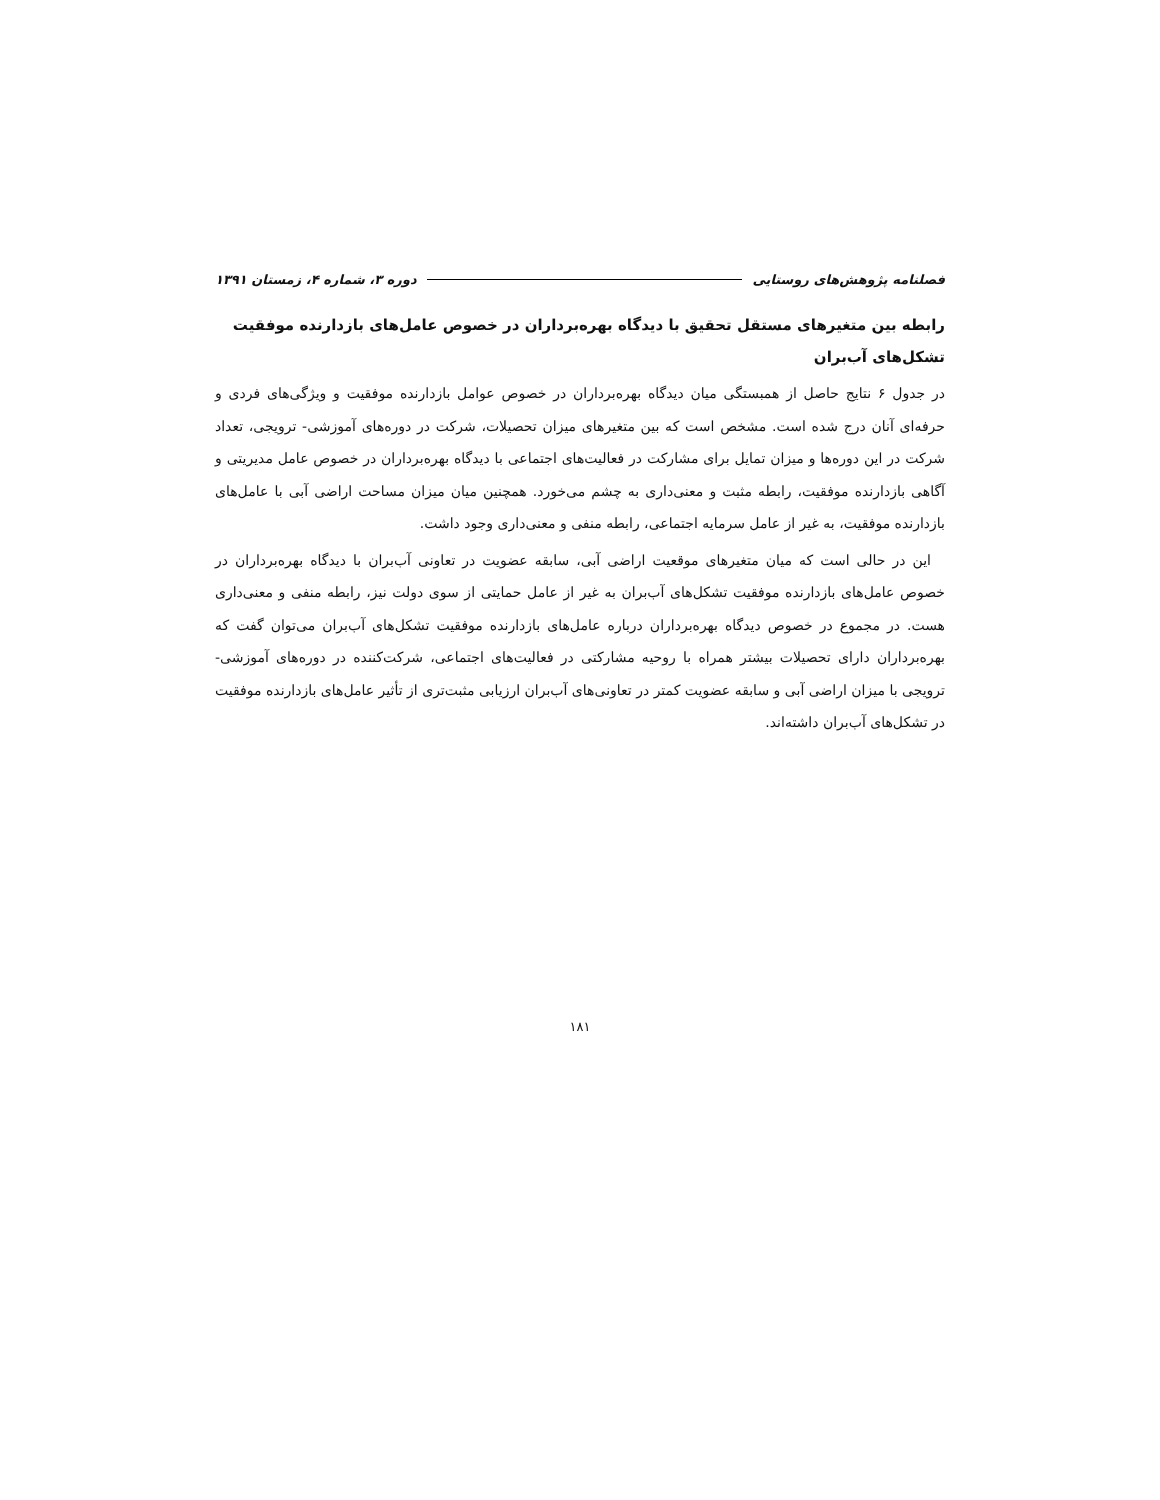فصلنامه پژوهش‌های روستایی دوره ۳، شماره ۴، زمستان ۱۳۹۱
رابطه بین متغیرهای مستقل تحقیق با دیدگاه بهره‌برداران در خصوص عامل‌های بازدارنده موفقیت تشکل‌های آب‌بران
در جدول ۶ نتایج حاصل از همبستگی میان دیدگاه بهره‌برداران در خصوص عوامل بازدارنده موفقیت و ویژگی‌های فردی و حرفه‌ای آنان درج شده است. مشخص است که بین متغیرهای میزان تحصیلات، شرکت در دوره‌های آموزشی- ترویجی، تعداد شرکت در این دوره‌ها و میزان تمایل برای مشارکت در فعالیت‌های اجتماعی با دیدگاه بهره‌برداران در خصوص عامل مدیریتی و آگاهی بازدارنده موفقیت، رابطه مثبت و معنی‌داری به چشم می‌خورد. همچنین میان میزان مساحت اراضی آبی با عامل‌های بازدارنده موفقیت، به غیر از عامل سرمایه اجتماعی، رابطه منفی و معنی‌داری وجود داشت.
این در حالی است که میان متغیرهای موقعیت اراضی آبی، سابقه عضویت در تعاونی آب‌بران با دیدگاه بهره‌برداران در خصوص عامل‌های بازدارنده موفقیت تشکل‌های آب‌بران به غیر از عامل حمایتی از سوی دولت نیز، رابطه منفی و معنی‌داری هست. در مجموع در خصوص دیدگاه بهره‌برداران درباره عامل‌های بازدارنده موفقیت تشکل‌های آب‌بران می‌توان گفت که بهره‌برداران دارای تحصیلات بیشتر همراه با روحیه مشارکتی در فعالیت‌های اجتماعی، شرکت‌کننده در دوره‌های آموزشی-ترویجی با میزان اراضی آبی و سابقه عضویت کمتر در تعاونی‌های آب‌بران ارزیابی مثبت‌تری از تأثیر عامل‌های بازدارنده موفقیت در تشکل‌های آب‌بران داشته‌اند.
۱۸۱